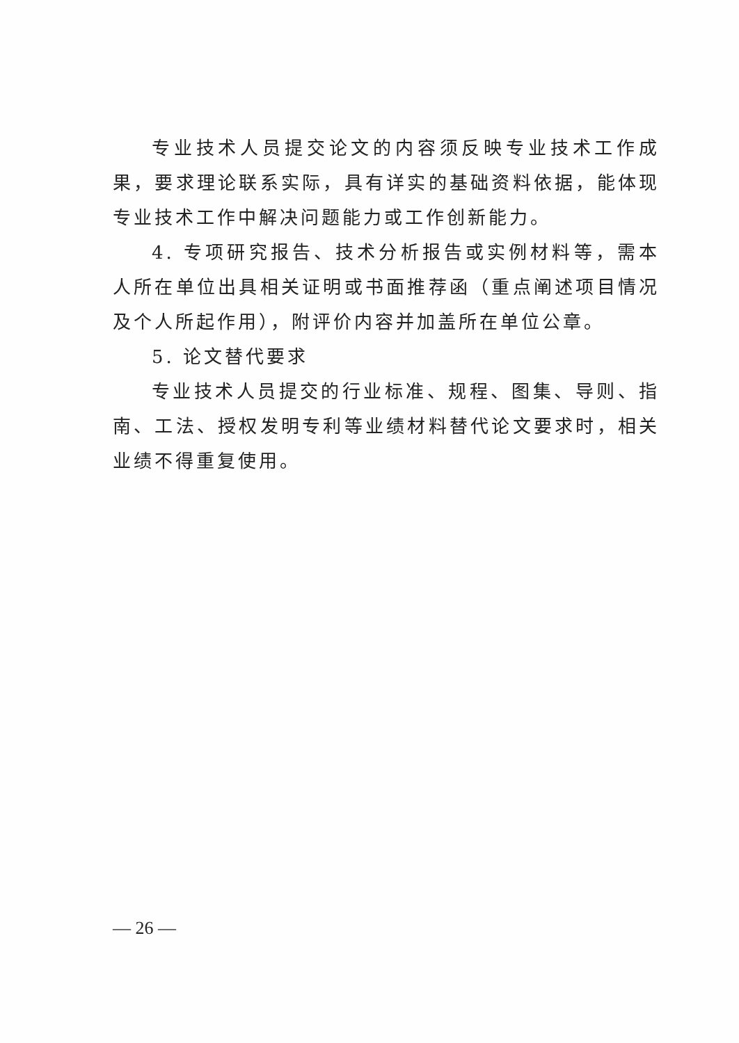专业技术人员提交论文的内容须反映专业技术工作成果，要求理论联系实际，具有详实的基础资料依据，能体现专业技术工作中解决问题能力或工作创新能力。
4. 专项研究报告、技术分析报告或实例材料等，需本人所在单位出具相关证明或书面推荐函（重点阐述项目情况及个人所起作用），附评价内容并加盖所在单位公章。
5. 论文替代要求
专业技术人员提交的行业标准、规程、图集、导则、指南、工法、授权发明专利等业绩材料替代论文要求时，相关业绩不得重复使用。
— 26 —